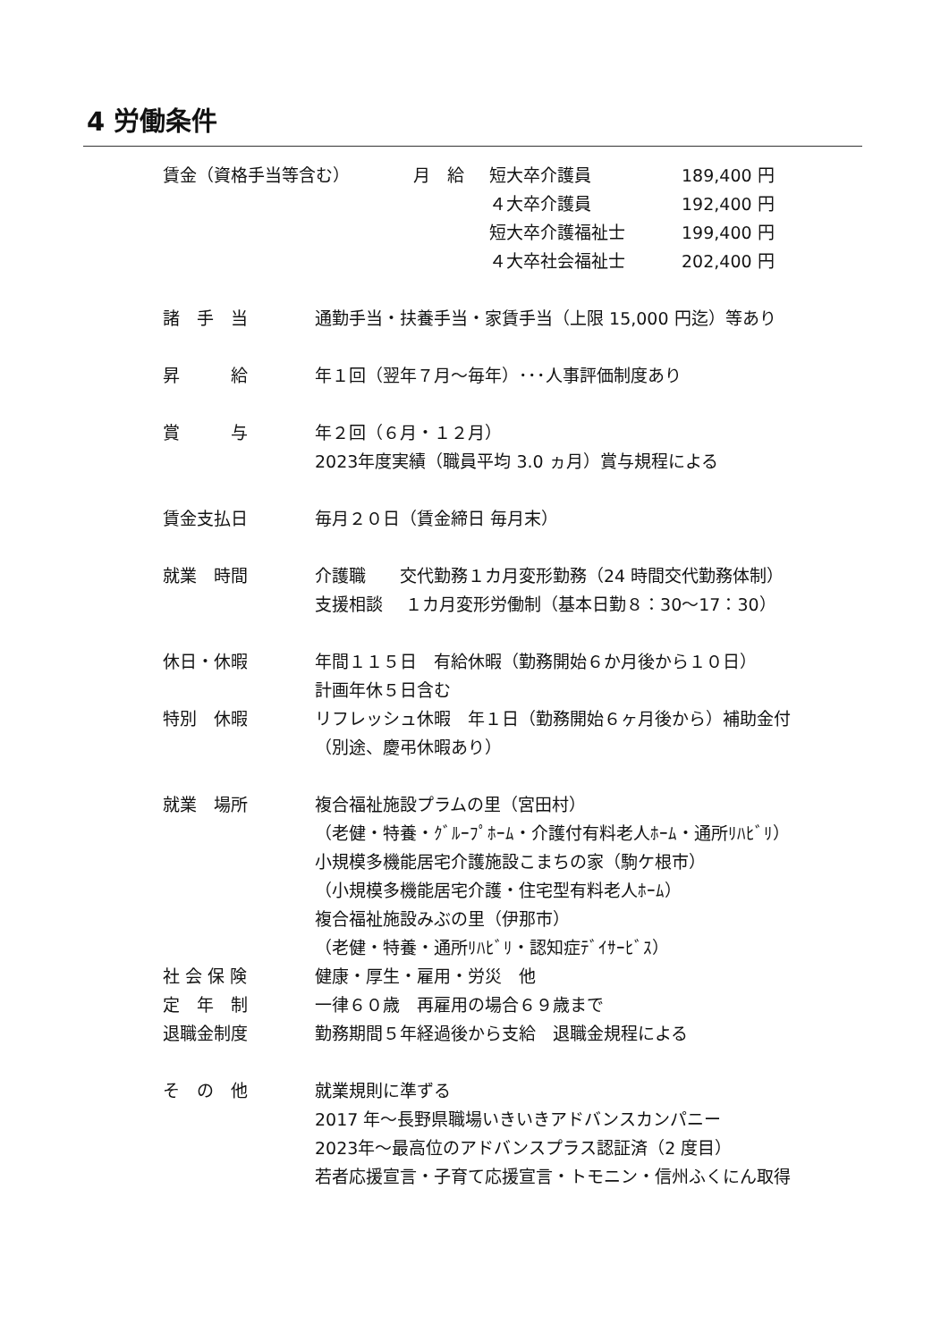4 労働条件
賃金（資格手当等含む） 月　給 短大卒介護員 189,400 円
４大卒介護員 192,400 円
短大卒介護福祉士 199,400 円
４大卒社会福祉士 202,400 円
諸　手　当 通勤手当・扶養手当・家賃手当（上限 15,000 円迄）等あり
昇　　　給 年１回（翌年７月～毎年）･･･人事評価制度あり
賞　　　与 年２回（６月・１２月）
2023年度実績（職員平均 3.0 ヵ月）賞与規程による
賃金支払日 毎月２０日（賃金締日 毎月末）
就業　時間 介護職　　交代勤務１カ月変形勤務（24 時間交代勤務体制）
支援相談　 １カ月変形労働制（基本日勤８：30～17：30）
休日・休暇 年間１１５日　有給休暇（勤務開始６か月後から１０日）
計画年休５日含む
特別　休暇 リフレッシュ休暇　年１日（勤務開始６ヶ月後から）補助金付
（別途、慶弔休暇あり）
就業　場所 複合福祉施設プラムの里（宮田村）
（老健・特養・ｸﾞﾙｰﾌﾟﾎｰﾑ・介護付有料老人ﾎｰﾑ・通所ﾘﾊﾋﾞﾘ）
小規模多機能居宅介護施設こまちの家（駒ケ根市）
（小規模多機能居宅介護・住宅型有料老人ﾎｰﾑ）
複合福祉施設みぶの里（伊那市）
（老健・特養・通所ﾘﾊﾋﾞﾘ・認知症ﾃﾞｲｻｰﾋﾞｽ）
社 会 保 険 健康・厚生・雇用・労災　他
定　年　制 一律６０歳　再雇用の場合６９歳まで
退職金制度 勤務期間５年経過後から支給　退職金規程による
そ　の　他 就業規則に準ずる
2017 年～長野県職場いきいきアドバンスカンパニー
2023年～最高位のアドバンスプラス認証済（2 度目）
若者応援宣言・子育て応援宣言・トモニン・信州ふくにん取得